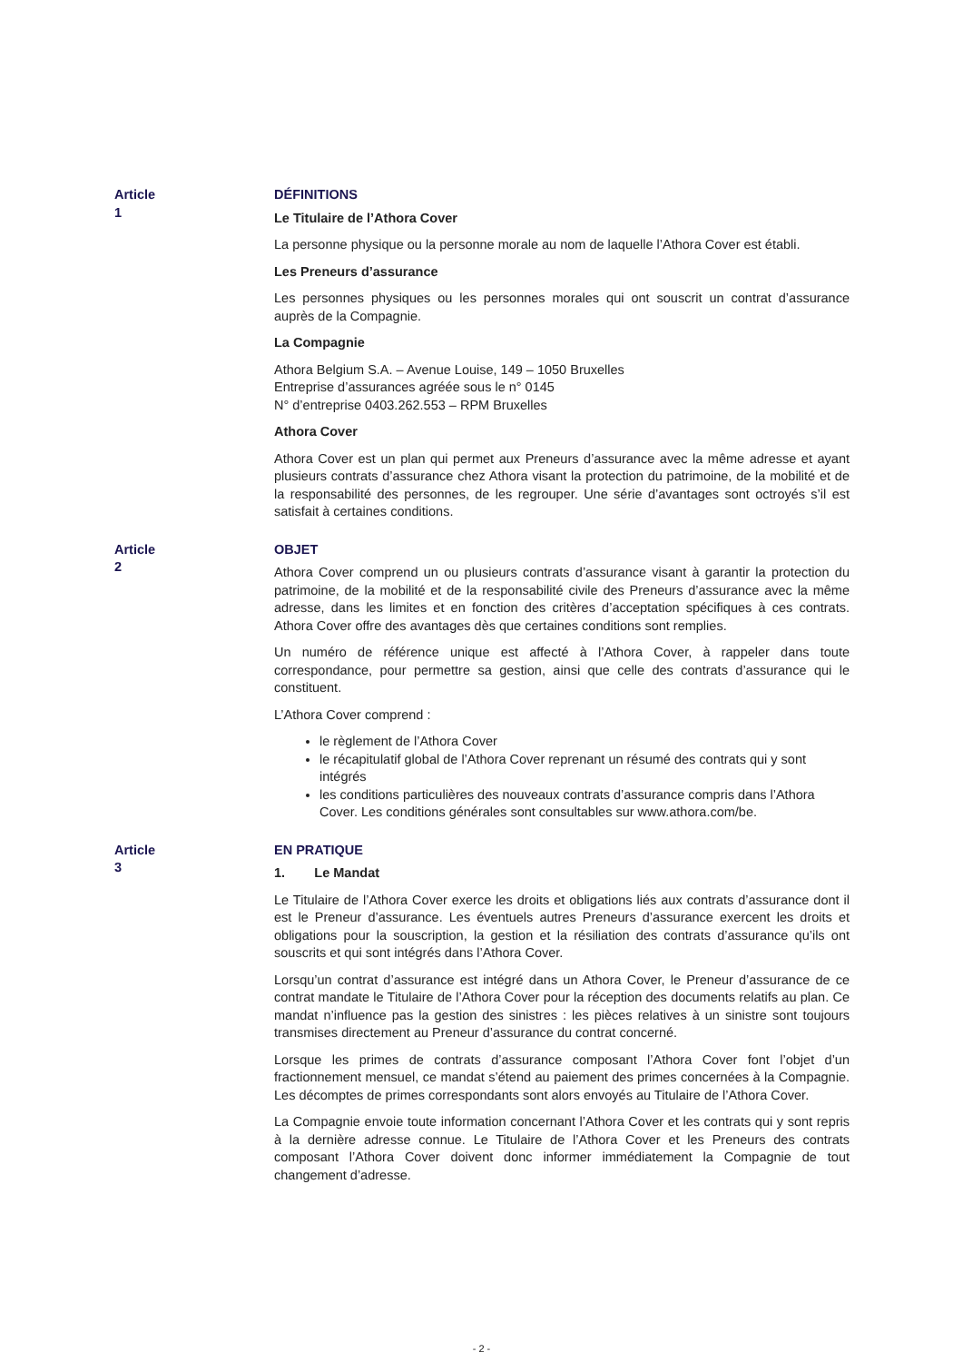Article 1 DÉFINITIONS
Le Titulaire de l’Athora Cover
La personne physique ou la personne morale au nom de laquelle l’Athora Cover est établi.
Les Preneurs d’assurance
Les personnes physiques ou les personnes morales qui ont souscrit un contrat d’assurance auprès de la Compagnie.
La Compagnie
Athora Belgium S.A. – Avenue Louise, 149 – 1050 Bruxelles
Entreprise d’assurances agréée sous le n° 0145
N° d’entreprise 0403.262.553 – RPM Bruxelles
Athora Cover
Athora Cover est un plan qui permet aux Preneurs d’assurance avec la même adresse et ayant plusieurs contrats d’assurance chez Athora visant la protection du patrimoine, de la mobilité et de la responsabilité des personnes, de les regrouper. Une série d’avantages sont octroyés s’il est satisfait à certaines conditions.
Article 2 OBJET
Athora Cover comprend un ou plusieurs contrats d’assurance visant à garantir la protection du patrimoine, de la mobilité et de la responsabilité civile des Preneurs d’assurance avec la même adresse, dans les limites et en fonction des critères d’acceptation spécifiques à ces contrats. Athora Cover offre des avantages dès que certaines conditions sont remplies.
Un numéro de référence unique est affecté à l’Athora Cover, à rappeler dans toute correspondance, pour permettre sa gestion, ainsi que celle des contrats d’assurance qui le constituent.
L’Athora Cover comprend :
le règlement de l’Athora Cover
le récapitulatif global de l’Athora Cover reprenant un résumé des contrats qui y sont intégrés
les conditions particulières des nouveaux contrats d’assurance compris dans l’Athora Cover. Les conditions générales sont consultables sur www.athora.com/be.
Article 3 EN PRATIQUE
1. Le Mandat
Le Titulaire de l’Athora Cover exerce les droits et obligations liés aux contrats d’assurance dont il est le Preneur d’assurance. Les éventuels autres Preneurs d’assurance exercent les droits et obligations pour la souscription, la gestion et la résiliation des contrats d’assurance qu’ils ont souscrits et qui sont intégrés dans l’Athora Cover.
Lorsqu’un contrat d’assurance est intégré dans un Athora Cover, le Preneur d’assurance de ce contrat mandate le Titulaire de l’Athora Cover pour la réception des documents relatifs au plan. Ce mandat n’influence pas la gestion des sinistres : les pièces relatives à un sinistre sont toujours transmises directement au Preneur d’assurance du contrat concerné.
Lorsque les primes de contrats d’assurance composant l’Athora Cover font l’objet d’un fractionnement mensuel, ce mandat s’étend au paiement des primes concernées à la Compagnie. Les décomptes de primes correspondants sont alors envoyés au Titulaire de l’Athora Cover.
La Compagnie envoie toute information concernant l’Athora Cover et les contrats qui y sont repris à la dernière adresse connue. Le Titulaire de l’Athora Cover et les Preneurs des contrats composant l’Athora Cover doivent donc informer immédiatement la Compagnie de tout changement d’adresse.
- 2 -